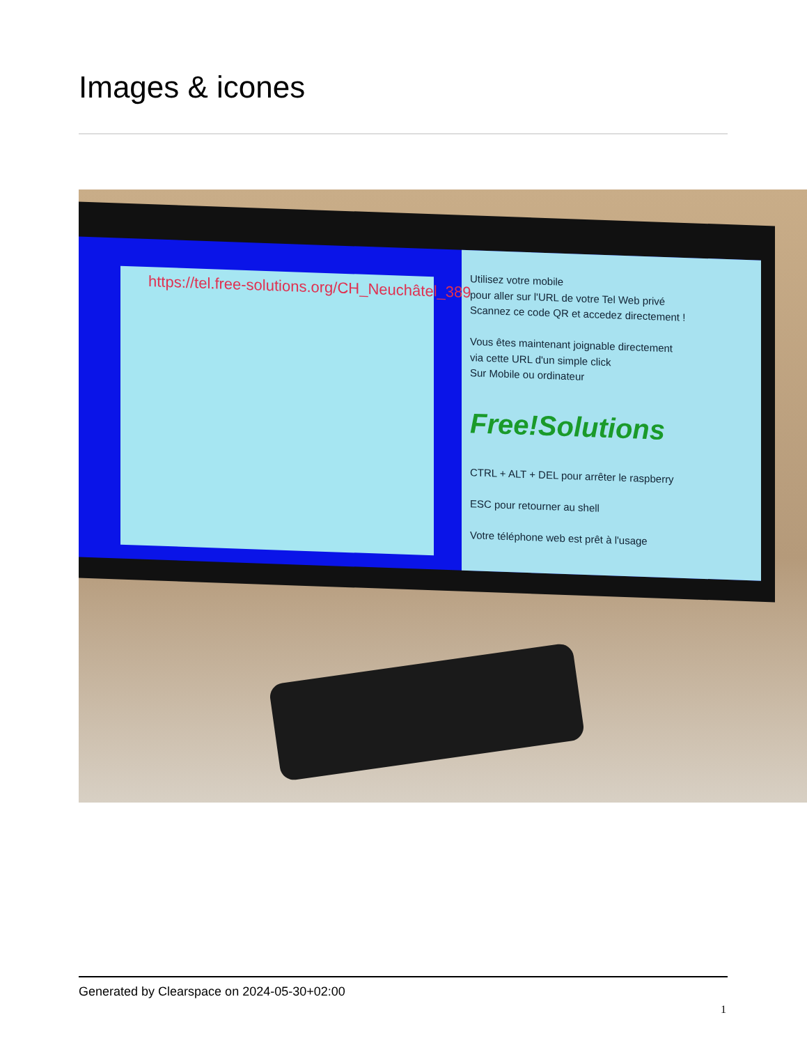Images & icones
https://tel.free-solutions.org/CH_Neuchâtel_389
Utilisez votre mobile
pour aller sur l'URL de votre Tel Web privé
Scannez ce code QR et accedez directement !
Vous êtes maintenant joignable directement
via cette URL d'un simple click
Sur Mobile ou ordinateur
Free!Solutions
CTRL + ALT + DEL pour arrêter le raspberry
ESC pour retourner au shell
Votre téléphone web est prêt à l'usage
Generated by Clearspace on 2024-05-30+02:00
1